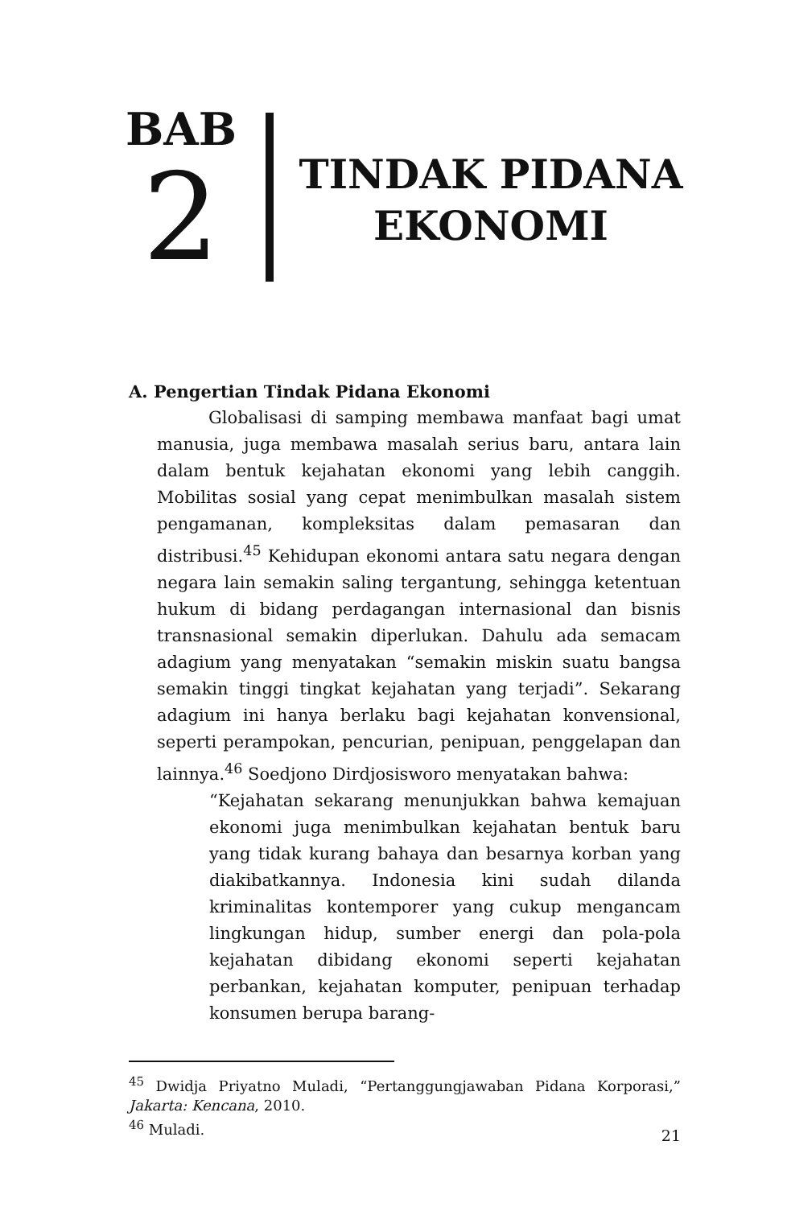BAB
2
TINDAK PIDANA
EKONOMI
A. Pengertian Tindak Pidana Ekonomi
Globalisasi di samping membawa manfaat bagi umat manusia, juga membawa masalah serius baru, antara lain dalam bentuk kejahatan ekonomi yang lebih canggih. Mobilitas sosial yang cepat menimbulkan masalah sistem pengamanan, kompleksitas dalam pemasaran dan distribusi.<sup>45</sup> Kehidupan ekonomi antara satu negara dengan negara lain semakin saling tergantung, sehingga ketentuan hukum di bidang perdagangan internasional dan bisnis transnasional semakin diperlukan. Dahulu ada semacam adagium yang menyatakan “semakin miskin suatu bangsa semakin tinggi tingkat kejahatan yang terjadi”. Sekarang adagium ini hanya berlaku bagi kejahatan konvensional, seperti perampokan, pencurian, penipuan, penggelapan dan lainnya.<sup>46</sup> Soedjono Dirdjosisworo menyatakan bahwa:
“Kejahatan sekarang menunjukkan bahwa kemajuan ekonomi juga menimbulkan kejahatan bentuk baru yang tidak kurang bahaya dan besarnya korban yang diakibatkannya. Indonesia kini sudah dilanda kriminalitas kontemporer yang cukup mengancam lingkungan hidup, sumber energi dan pola-pola kejahatan dibidang ekonomi seperti kejahatan perbankan, kejahatan komputer, penipuan terhadap konsumen berupa barang-
<sup>45</sup> Dwidja Priyatno Muladi, “Pertanggungjawaban Pidana Korporasi,” Jakarta: Kencana, 2010.
<sup>46</sup> Muladi.
21